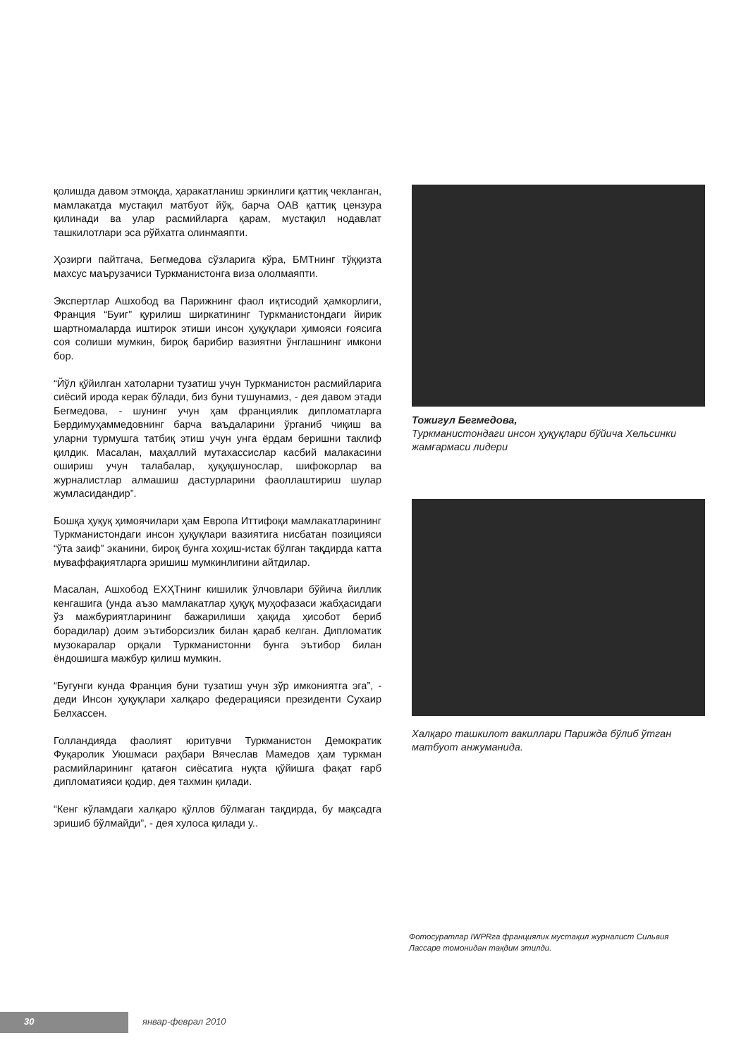қолишда давом этмоқда, ҳаракатланиш эркинлиги қаттиқ чекланган, мамлакатда мустақил матбуот йўқ, барча ОАВ қаттиқ цензура қилинади ва улар расмийларга қарам, мустақил нодавлат ташкилотлари эса рўйхатга олинмаяпти.
Ҳозирги пайтгача, Бегмедова сўзларига кўра, БМТнинг тўққизта махсус маърузачиси Туркманистонга виза ололмаяпти.
Экспертлар Ашхобод ва Парижнинг фаол иқтисодий ҳамкорлиги, Франция “Буиг” қурилиш ширкатининг Туркманистондаги йирик шартномаларда иштирок этиши инсон ҳуқуқлари ҳимояси ғоясига соя солиши мумкин, бироқ барибир вазиятни ўнглашнинг имкони бор.
“Йўл қўйилган хатоларни тузатиш учун Туркманистон расмийларига сиёсий ирода керак бўлади, биз буни тушунамиз, - дея давом этади Бегмедова, - шунинг учун ҳам франциялик дипломатларга Бердимуҳаммедовнинг барча ваъдаларини ўрганиб чиқиш ва уларни турмушга татбиқ этиш учун унга ёрдам беришни таклиф қилдик. Масалан, маҳаллий мутахассислар касбий малакасини ошириш учун талабалар, ҳуқуқшунослар, шифокорлар ва журналистлар алмашиш дастурларини фаоллаштириш шулар жумласидандир”.
Бошқа ҳуқуқ ҳимоячилари ҳам Европа Иттифоқи мамлакатларининг Туркманистондаги инсон ҳуқуқлари вазиятига нисбатан позицияси “ўта заиф” эканини, бироқ бунга хоҳиш-истак бўлган тақдирда катта муваффақиятларга эришиш мумкинлигини айтдилар.
Масалан, Ашхобод ЕХҲТнинг кишилик ўлчовлари бўйича йиллик кенгашига (унда аъзо мамлакатлар ҳуқуқ муҳофазаси жабҳасидаги ўз мажбуриятларининг бажарилиши ҳақида ҳисобот бериб борадилар) доим эътиборсизлик билан қараб келган. Дипломатик музокаралар орқали Туркманистонни бунга эътибор билан ёндошишга мажбур қилиш мумкин.
“Бугунги кунда Франция буни тузатиш учун зўр имкониятга эга”, - деди Инсон ҳуқуқлари халқаро федерацияси президенти Сухаир Белхассен.
Голландияда фаолият юритувчи Туркманистон Демократик Фуқаролик Уюшмаси раҳбари Вячеслав Мамедов ҳам туркман расмийларининг қатағон сиёсатига нуқта қўйишга фақат ғарб дипломатияси қодир, дея тахмин қилади.
“Кенг кўламдаги халқаро қўллов бўлмаган тақдирда, бу мақсадга эришиб бўлмайди”, - дея хулоса қилади у..
Тожигул Бегмедова,
Туркманистондаги инсон ҳуқуқлари бўйича Хельсинки жамғармаси лидери
Халқаро ташкилот вакиллари Парижда бўлиб ўтган матбуот анжуманида.
Фотосуратлар IWPRга франциялик мустақил журналист Сильвия Лассаре томонидан тақдим этилди.
30 январ-феврал 2010